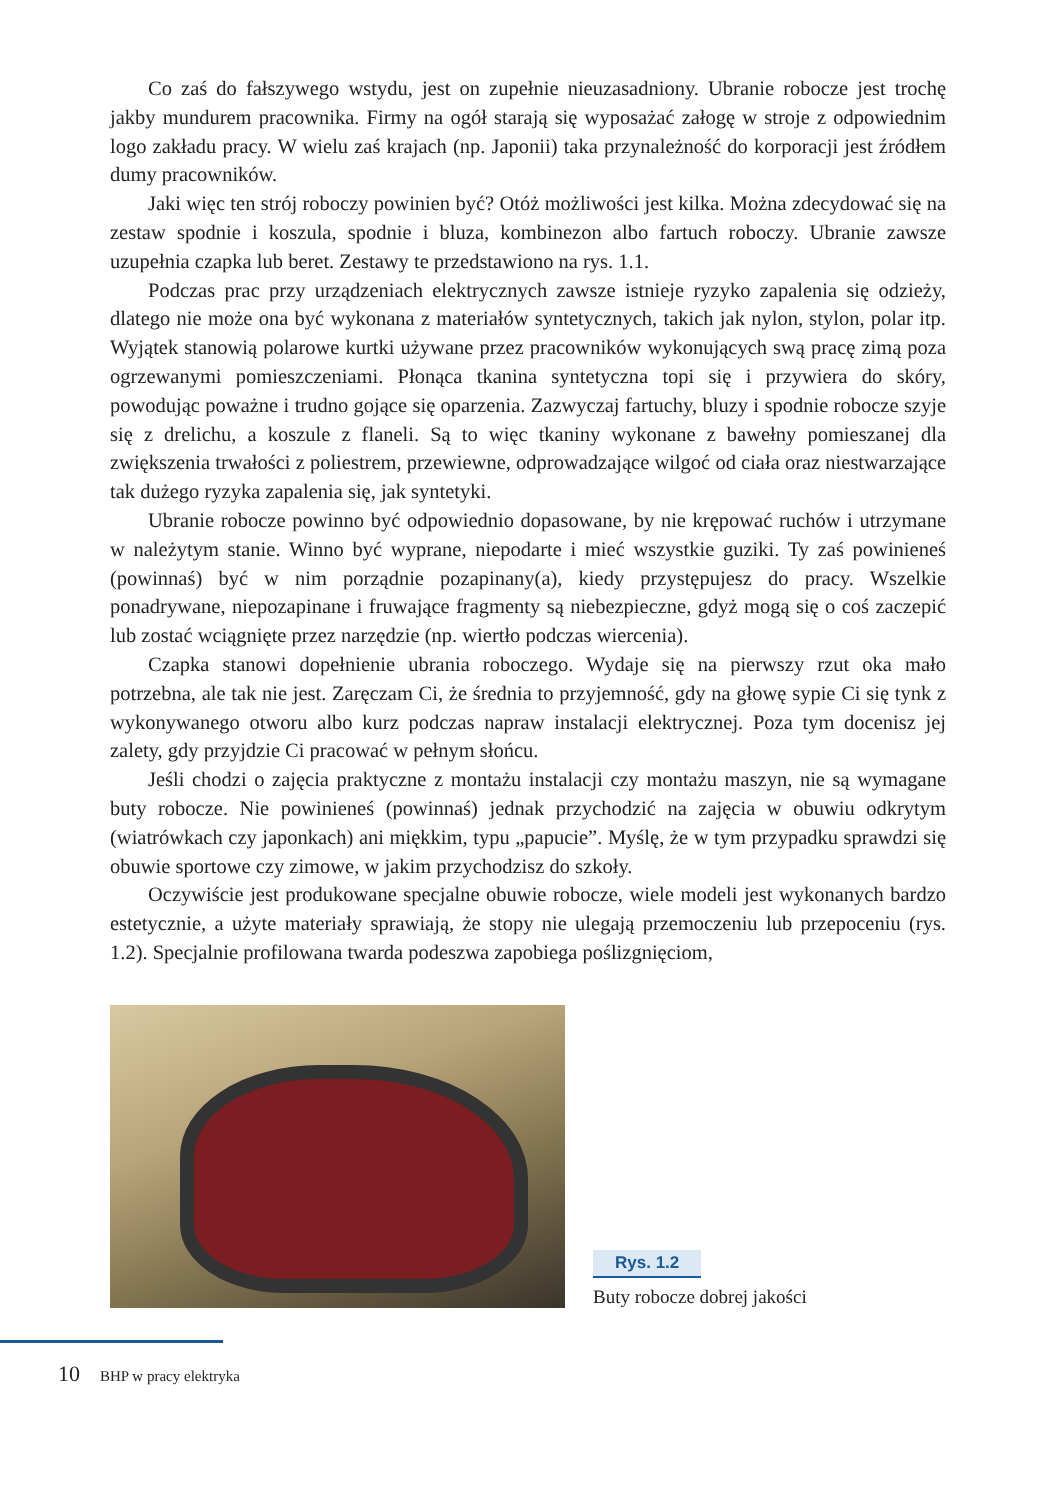Co zaś do fałszywego wstydu, jest on zupełnie nieuzasadniony. Ubranie robocze jest trochę jakby mundurem pracownika. Firmy na ogół starają się wyposażać załogę w stroje z odpowiednim logo zakładu pracy. W wielu zaś krajach (np. Japonii) taka przynależność do korporacji jest źródłem dumy pracowników.
Jaki więc ten strój roboczy powinien być? Otóż możliwości jest kilka. Można zdecydować się na zestaw spodnie i koszula, spodnie i bluza, kombinezon albo fartuch roboczy. Ubranie zawsze uzupełnia czapka lub beret. Zestawy te przedstawiono na rys. 1.1.
Podczas prac przy urządzeniach elektrycznych zawsze istnieje ryzyko zapalenia się odzieży, dlatego nie może ona być wykonana z materiałów syntetycznych, takich jak nylon, stylon, polar itp. Wyjątek stanowią polarowe kurtki używane przez pracowników wykonujących swą pracę zimą poza ogrzewanymi pomieszczeniami. Płonąca tkanina syntetyczna topi się i przywiera do skóry, powodując poważne i trudno gojące się oparzenia. Zazwyczaj fartuchy, bluzy i spodnie robocze szyje się z drelichu, a koszule z flaneli. Są to więc tkaniny wykonane z bawełny pomieszanej dla zwiększenia trwałości z poliestrem, przewiewne, odprowadzające wilgoć od ciała oraz niestwarzające tak dużego ryzyka zapalenia się, jak syntetyki.
Ubranie robocze powinno być odpowiednio dopasowane, by nie krępować ruchów i utrzymane w należytym stanie. Winno być wyprane, niepodarte i mieć wszystkie guziki. Ty zaś powinieneś (powinnaś) być w nim porządnie pozapinany(a), kiedy przystępujesz do pracy. Wszelkie ponadrywane, niepozapinane i fruwające fragmenty są niebezpieczne, gdyż mogą się o coś zaczepić lub zostać wciągnięte przez narzędzie (np. wiertło podczas wiercenia).
Czapka stanowi dopełnienie ubrania roboczego. Wydaje się na pierwszy rzut oka mało potrzebna, ale tak nie jest. Zaręczam Ci, że średnia to przyjemność, gdy na głowę sypie Ci się tynk z wykonywanego otworu albo kurz podczas napraw instalacji elektrycznej. Poza tym docenisz jej zalety, gdy przyjdzie Ci pracować w pełnym słońcu.
Jeśli chodzi o zajęcia praktyczne z montażu instalacji czy montażu maszyn, nie są wymagane buty robocze. Nie powinieneś (powinnaś) jednak przychodzić na zajęcia w obuwiu odkrytym (wiatrówkach czy japonkach) ani miękkim, typu „papucie”. Myślę, że w tym przypadku sprawdzi się obuwie sportowe czy zimowe, w jakim przychodzisz do szkoły.
Oczywiście jest produkowane specjalne obuwie robocze, wiele modeli jest wykonanych bardzo estetycznie, a użyte materiały sprawiają, że stopy nie ulegają przemoczeniu lub przepoceniu (rys. 1.2). Specjalnie profilowana twarda podeszwa zapobiega poślizgnięciom,
Rys. 1.2
Buty robocze dobrej jakości
10 BHP w pracy elektryka